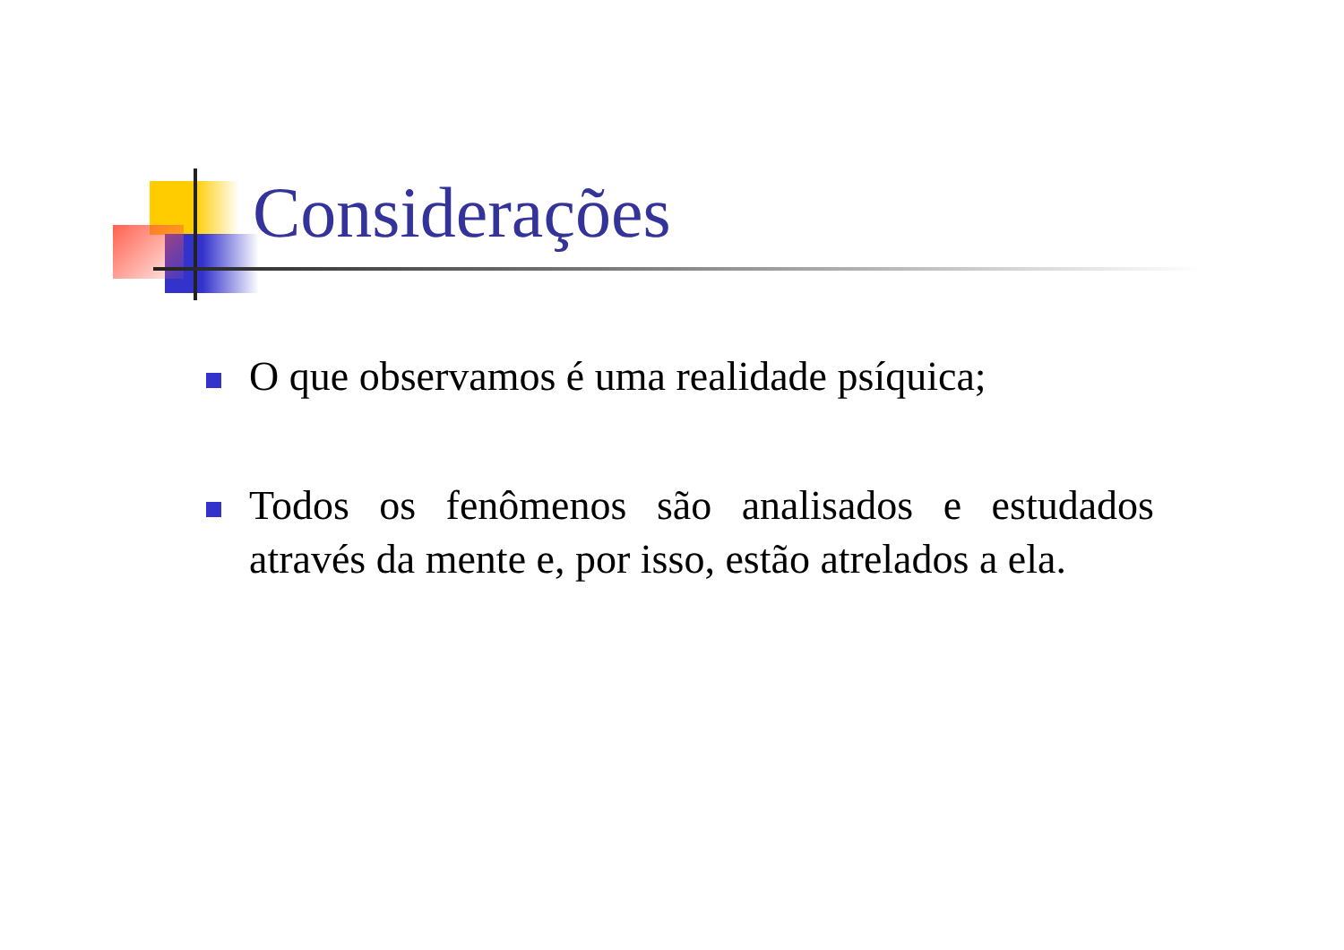Considerações
O que observamos é uma realidade psíquica;
Todos os fenômenos são analisados e estudados através da mente e, por isso, estão atrelados a ela.